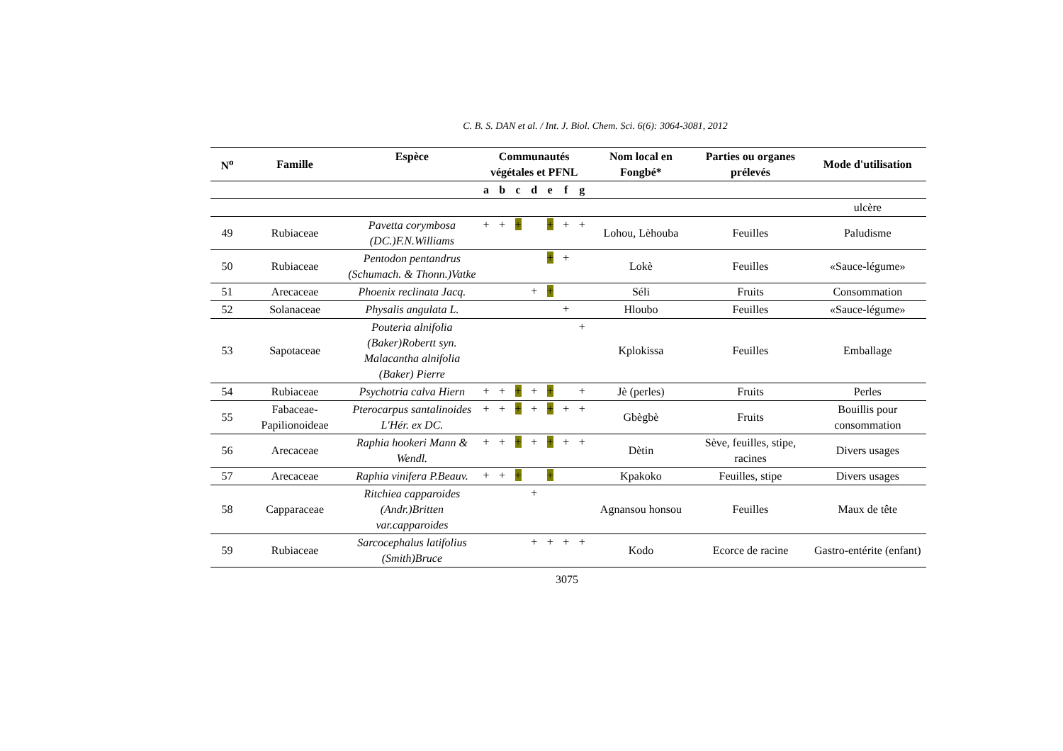C. B. S. DAN et al. / Int. J. Biol. Chem. Sci. 6(6): 3064-3081, 2012
| N<sup>o</sup> | Famille | Espèce | Communautés végétales et PFNL | | | | | | | Nom local en Fongbé* | Parties ou organes prélevés | Mode d'utilisation |
| --- | --- | --- | --- | --- | --- | --- | --- | --- | --- | --- | --- | --- |
| | | | a | b | c | d | e | f | g | | | |
| | | | | | | | | | | | | ulcère |
| 49 | Rubiaceae | Pavetta corymbosa (DC.)F.N.Williams | + | + | + | | + | + | + | Lohou, Lèhouba | Feuilles | Paludisme |
| 50 | Rubiaceae | Pentodon pentandrus (Schumach. & Thonn.)Vatke | | | | | + | + | | Lokè | Feuilles | «Sauce-légume» |
| 51 | Arecaceae | Phoenix reclinata Jacq. | | | | + | + | | | Séli | Fruits | Consommation |
| 52 | Solanaceae | Physalis angulata L. | | | | | | + | | Hloubo | Feuilles | «Sauce-légume» |
| 53 | Sapotaceae | Pouteria alnifolia (Baker)Robertt syn. Malacantha alnifolia (Baker) Pierre | | | | | | | + | Kplokissa | Feuilles | Emballage |
| 54 | Rubiaceae | Psychotria calva Hiern | + | + | + | + | + | | + | Jè (perles) | Fruits | Perles |
| 55 | Fabaceae-Papilionoideae | Pterocarpus santalinoides L'Hér. ex DC. | + | + | + | + | + | + | + | Gbègbè | Fruits | Bouillis pour consommation |
| 56 | Arecaceae | Raphia hookeri Mann & Wendl. | + | + | + | + | + | + | + | Dètin | Sève, feuilles, stipe, racines | Divers usages |
| 57 | Arecaceae | Raphia vinifera P.Beauv. | + | + | + | | + | | | Kpakoko | Feuilles, stipe | Divers usages |
| 58 | Capparaceae | Ritchiea capparoides (Andr.)Britten var.capparoides | | | | + | | | | Agnansou honsou | Feuilles | Maux de tête |
| 59 | Rubiaceae | Sarcocephalus latifolius (Smith)Bruce | | | | + | + | + | + | Kodo | Ecorce de racine | Gastro-entérite (enfant) |
3075